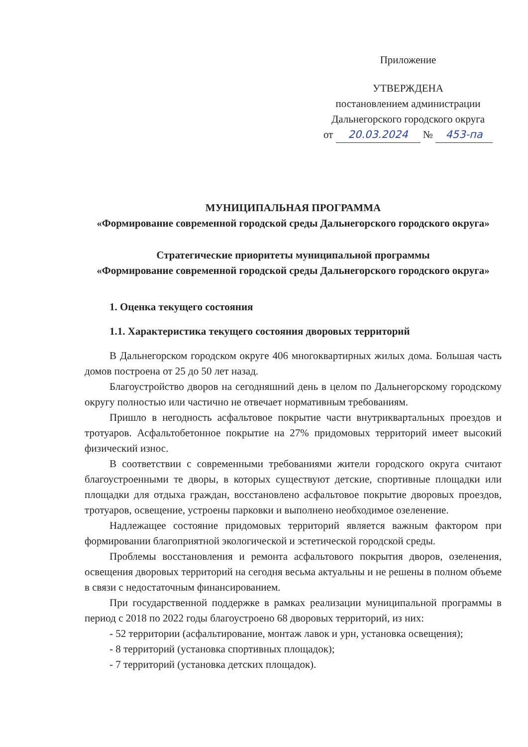Приложение
УТВЕРЖДЕНА
постановлением администрации
Дальнегорского городского округа
от 20.03.2024 № 453-па
МУНИЦИПАЛЬНАЯ ПРОГРАММА
«Формирование современной городской среды Дальнегорского городского округа»
Стратегические приоритеты муниципальной программы
«Формирование современной городской среды Дальнегорского городского округа»
1. Оценка текущего состояния
1.1. Характеристика текущего состояния дворовых территорий
В Дальнегорском городском округе 406 многоквартирных жилых дома. Большая часть домов построена от 25 до 50 лет назад.
Благоустройство дворов на сегодняшний день в целом по Дальнегорскому городскому округу полностью или частично не отвечает нормативным требованиям.
Пришло в негодность асфальтовое покрытие части внутриквартальных проездов и тротуаров. Асфальтобетонное покрытие на 27% придомовых территорий имеет высокий физический износ.
В соответствии с современными требованиями жители городского округа считают благоустроенными те дворы, в которых существуют детские, спортивные площадки или площадки для отдыха граждан, восстановлено асфальтовое покрытие дворовых проездов, тротуаров, освещение, устроены парковки и выполнено необходимое озеленение.
Надлежащее состояние придомовых территорий является важным фактором при формировании благоприятной экологической и эстетической городской среды.
Проблемы восстановления и ремонта асфальтового покрытия дворов, озеленения, освещения дворовых территорий на сегодня весьма актуальны и не решены в полном объеме в связи с недостаточным финансированием.
При государственной поддержке в рамках реализации муниципальной программы в период с 2018 по 2022 годы благоустроено 68 дворовых территорий, из них:
- 52 территории (асфальтирование, монтаж лавок и урн, установка освещения);
- 8 территорий (установка спортивных площадок);
- 7 территорий (установка детских площадок).